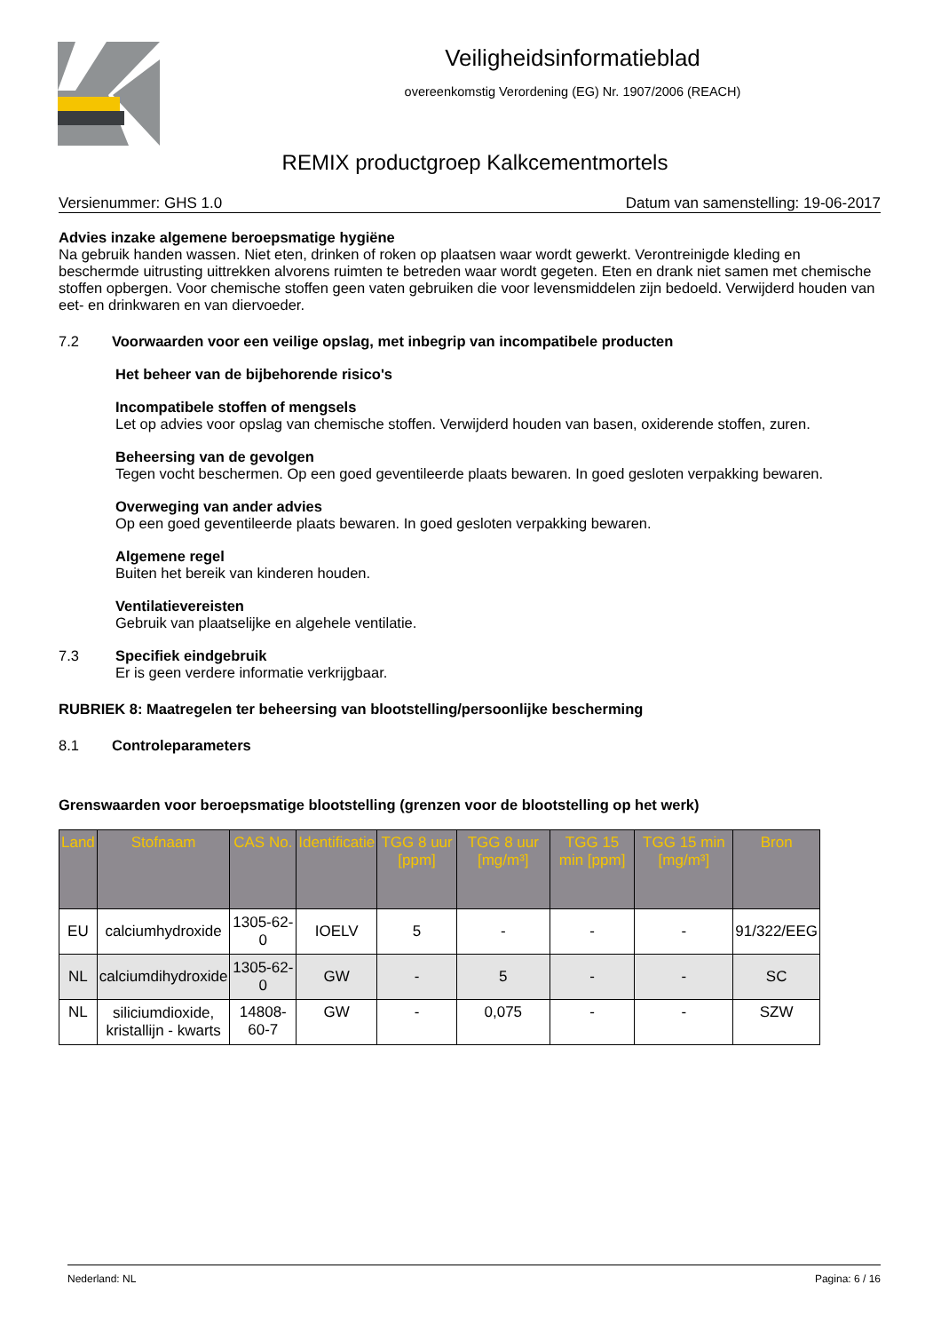Veiligheidsinformatieblad
overeenkomstig Verordening (EG) Nr. 1907/2006 (REACH)
REMIX productgroep Kalkcementmortels
Versienummer: GHS 1.0 Datum van samenstelling: 19-06-2017
Advies inzake algemene beroepsmatige hygiëne
Na gebruik handen wassen. Niet eten, drinken of roken op plaatsen waar wordt gewerkt. Verontreinigde kleding en beschermde uitrusting uittrekken alvorens ruimten te betreden waar wordt gegeten. Eten en drank niet samen met chemische stoffen opbergen. Voor chemische stoffen geen vaten gebruiken die voor levensmiddelen zijn bedoeld. Verwijderd houden van eet- en drinkwaren en van diervoeder.
7.2 Voorwaarden voor een veilige opslag, met inbegrip van incompatibele producten
Het beheer van de bijbehorende risico's
Incompatibele stoffen of mengsels
Let op advies voor opslag van chemische stoffen. Verwijderd houden van basen, oxiderende stoffen, zuren.
Beheersing van de gevolgen
Tegen vocht beschermen. Op een goed geventileerde plaats bewaren. In goed gesloten verpakking bewaren.
Overweging van ander advies
Op een goed geventileerde plaats bewaren. In goed gesloten verpakking bewaren.
Algemene regel
Buiten het bereik van kinderen houden.
Ventilatievereisten
Gebruik van plaatselijke en algehele ventilatie.
7.3 Specifiek eindgebruik
Er is geen verdere informatie verkrijgbaar.
RUBRIEK 8: Maatregelen ter beheersing van blootstelling/persoonlijke bescherming
8.1 Controleparameters
Grenswaarden voor beroepsmatige blootstelling (grenzen voor de blootstelling op het werk)
| Land | Stofnaam | CAS No. | Identificatie | TGG 8 uur [ppm] | TGG 8 uur [mg/m³] | TGG 15 min [ppm] | TGG 15 min [mg/m³] | Bron |
| --- | --- | --- | --- | --- | --- | --- | --- | --- |
| EU | calciumhydroxide | 1305-62-0 | IOELV | 5 | - | - | - | 91/322/EEG |
| NL | calciumdihydroxide | 1305-62-0 | GW | - | 5 | - | - | SC |
| NL | siliciumdioxide, kristallijn - kwarts | 14808-60-7 | GW | - | 0,075 | - | - | SZW |
Nederland: NL Pagina: 6 / 16